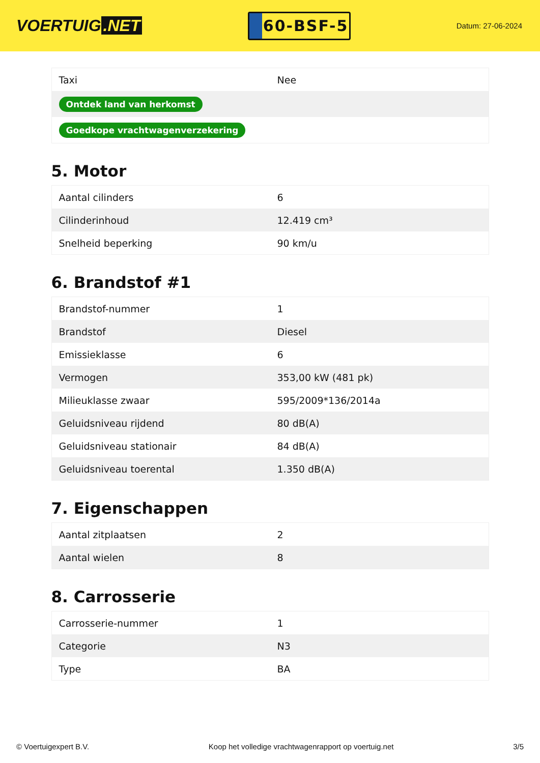VOERTUIG.NET
60-BSF-5
Datum: 27-06-2024
| Taxi | Nee |
| Ontdek land van herkomst | |
| Goedkope vrachtwagenverzekering | |
5. Motor
| Aantal cilinders | 6 |
| Cilinderinhoud | 12.419 cm³ |
| Snelheid beperking | 90 km/u |
6. Brandstof #1
| Brandstof-nummer | 1 |
| Brandstof | Diesel |
| Emissieklasse | 6 |
| Vermogen | 353,00 kW (481 pk) |
| Milieuklasse zwaar | 595/2009*136/2014a |
| Geluidsniveau rijdend | 80 dB(A) |
| Geluidsniveau stationair | 84 dB(A) |
| Geluidsniveau toerental | 1.350 dB(A) |
7. Eigenschappen
| Aantal zitplaatsen | 2 |
| Aantal wielen | 8 |
8. Carrosserie
| Carrosserie-nummer | 1 |
| Categorie | N3 |
| Type | BA |
© Voertuigexpert B.V. Koop het volledige vrachtwagenrapport op voertuig.net 3/5